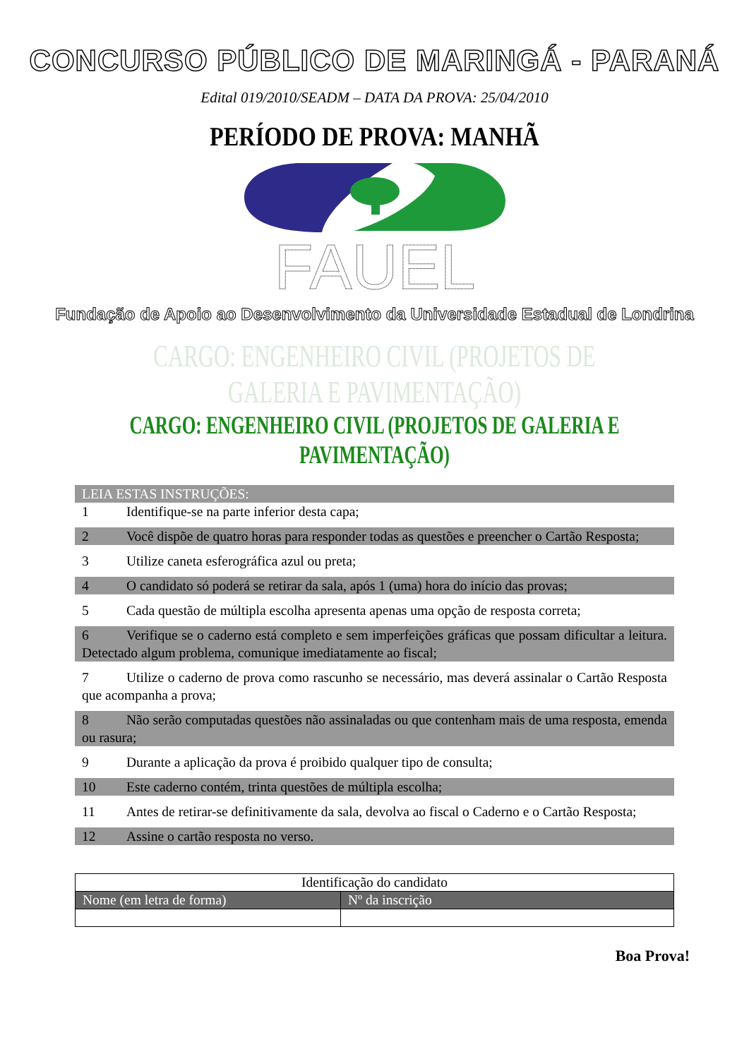CONCURSO PÚBLICO DE MARINGÁ - PARANÁ
Edital 019/2010/SEADM – DATA DA PROVA: 25/04/2010
PERÍODO DE PROVA: MANHÃ
FAUEL
Fundação de Apoio ao Desenvolvimento da Universidade Estadual de Londrina
CARGO: ENGENHEIRO CIVIL (PROJETOS DE GALERIA E PAVIMENTAÇÃO)
CARGO: ENGENHEIRO CIVIL (PROJETOS DE GALERIA E PAVIMENTAÇÃO)
LEIA ESTAS INSTRUÇÕES:
1 Identifique-se na parte inferior desta capa;
2 Você dispõe de quatro horas para responder todas as questões e preencher o Cartão Resposta;
3 Utilize caneta esferográfica azul ou preta;
4 O candidato só poderá se retirar da sala, após 1 (uma) hora do início das provas;
5 Cada questão de múltipla escolha apresenta apenas uma opção de resposta correta;
6 Verifique se o caderno está completo e sem imperfeições gráficas que possam dificultar a leitura. Detectado algum problema, comunique imediatamente ao fiscal;
7 Utilize o caderno de prova como rascunho se necessário, mas deverá assinalar o Cartão Resposta que acompanha a prova;
8 Não serão computadas questões não assinaladas ou que contenham mais de uma resposta, emenda ou rasura;
9 Durante a aplicação da prova é proibido qualquer tipo de consulta;
10 Este caderno contém, trinta questões de múltipla escolha;
11 Antes de retirar-se definitivamente da sala, devolva ao fiscal o Caderno e o Cartão Resposta;
12 Assine o cartão resposta no verso.
| Identificação do candidato | |
| Nome (em letra de forma) | Nº da inscrição |
Boa Prova!